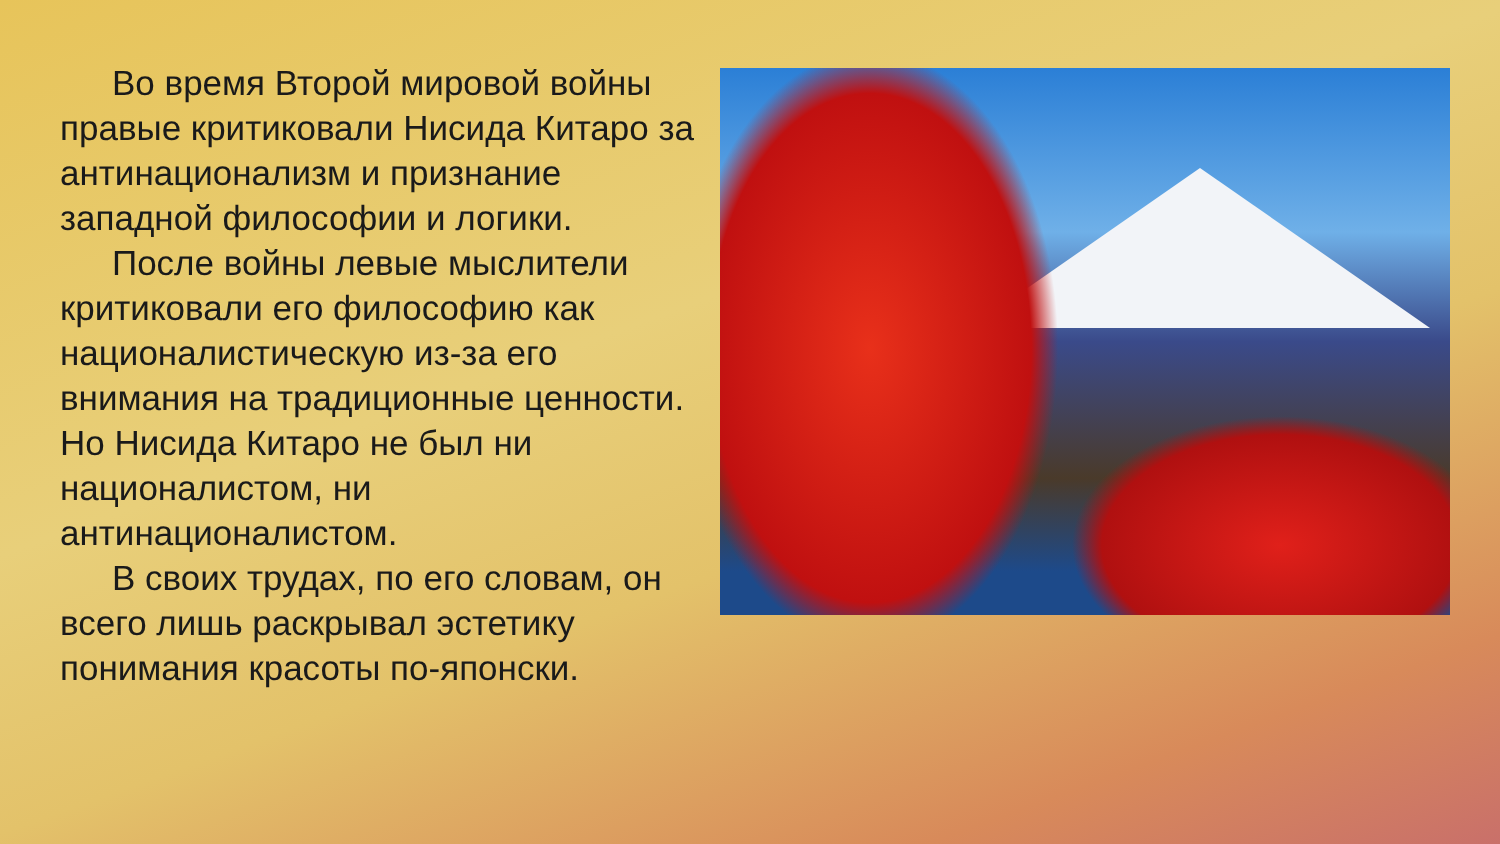Во время Второй мировой войны правые критиковали Нисида Китаро за антинационализм и признание западной философии и логики.
После войны левые мыслители критиковали его философию как националистическую из-за его внимания на традиционные ценности. Но Нисида Китаро не был ни националистом, ни антинационалистом.
В своих трудах, по его словам, он всего лишь раскрывал эстетику понимания красоты по-японски.